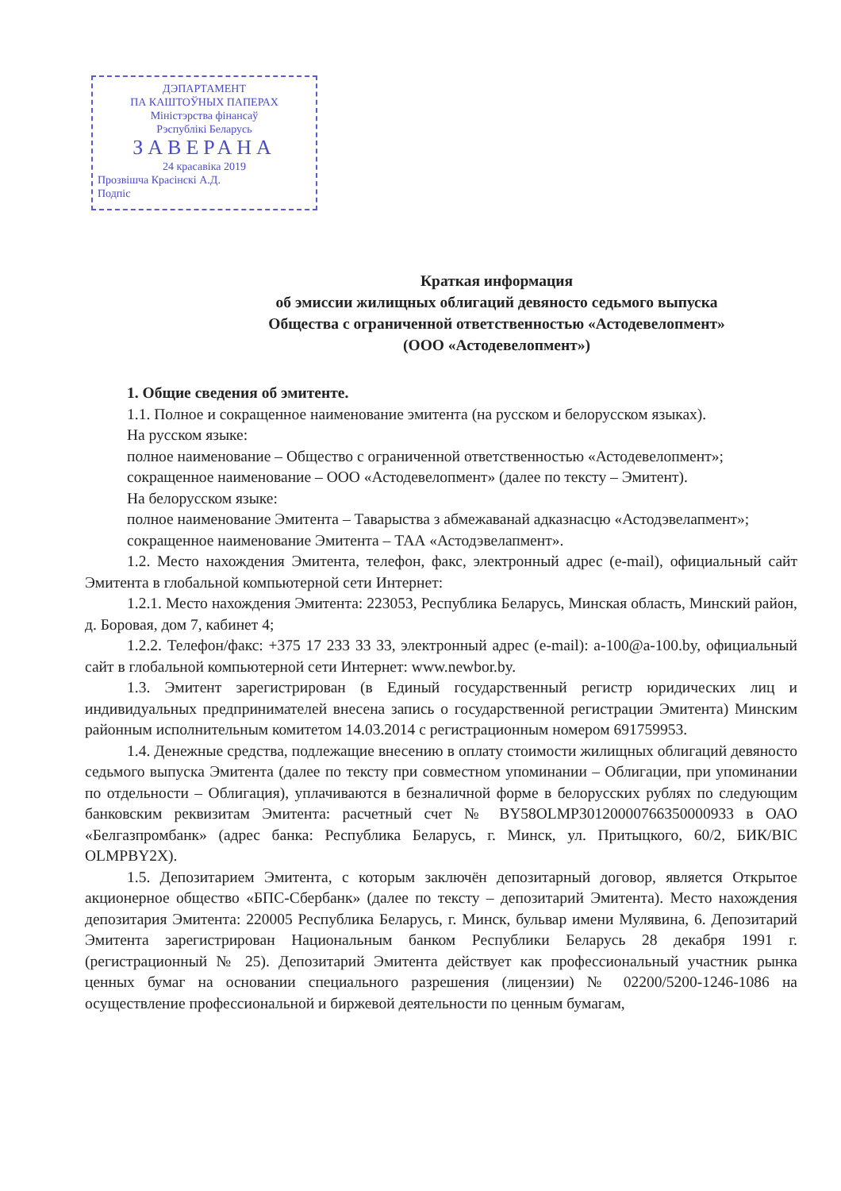ДЭПАРТАМЕНТ
ПА КАШТОЎНЫХ ПАПЕРАХ
Міністэрства фінансаў
Рэспублікі Беларусь
ЗАВЕРАНА
24 красавіка 2019
Прозвішча Красінскі А.Д.
Подпіс
Краткая информация
об эмиссии жилищных облигаций девяносто седьмого выпуска
Общества с ограниченной ответственностью «Астодевелопмент»
(ООО «Астодевелопмент»)
1. Общие сведения об эмитенте.
1.1. Полное и сокращенное наименование эмитента (на русском и белорусском языках).
На русском языке:
полное наименование – Общество с ограниченной ответственностью «Астодевелопмент»;
сокращенное наименование – ООО «Астодевелопмент» (далее по тексту – Эмитент).
На белорусском языке:
полное наименование Эмитента – Таварыства з абмежаванай адказнасцю «Астодэвелапмент»;
сокращенное наименование Эмитента – ТАА «Астодэвелапмент».
1.2. Место нахождения Эмитента, телефон, факс, электронный адрес (e-mail), официальный сайт Эмитента в глобальной компьютерной сети Интернет:
1.2.1. Место нахождения Эмитента: 223053, Республика Беларусь, Минская область, Минский район, д. Боровая, дом 7, кабинет 4;
1.2.2. Телефон/факс: +375 17 233 33 33, электронный адрес (e-mail): a-100@a-100.by, официальный сайт в глобальной компьютерной сети Интернет: www.newbor.by.
1.3. Эмитент зарегистрирован (в Единый государственный регистр юридических лиц и индивидуальных предпринимателей внесена запись о государственной регистрации Эмитента) Минским районным исполнительным комитетом 14.03.2014 с регистрационным номером 691759953.
1.4. Денежные средства, подлежащие внесению в оплату стоимости жилищных облигаций девяносто седьмого выпуска Эмитента (далее по тексту при совместном упоминании – Облигации, при упоминании по отдельности – Облигация), уплачиваются в безналичной форме в белорусских рублях по следующим банковским реквизитам Эмитента: расчетный счет № BY58OLMP30120000766350000933 в ОАО «Белгазпромбанк» (адрес банка: Республика Беларусь, г. Минск, ул. Притыцкого, 60/2, БИК/BIC OLMPBY2X).
1.5. Депозитарием Эмитента, с которым заключён депозитарный договор, является Открытое акционерное общество «БПС-Сбербанк» (далее по тексту – депозитарий Эмитента). Место нахождения депозитария Эмитента: 220005 Республика Беларусь, г. Минск, бульвар имени Мулявина, 6. Депозитарий Эмитента зарегистрирован Национальным банком Республики Беларусь 28 декабря 1991 г. (регистрационный № 25). Депозитарий Эмитента действует как профессиональный участник рынка ценных бумаг на основании специального разрешения (лицензии) № 02200/5200-1246-1086 на осуществление профессиональной и биржевой деятельности по ценным бумагам,